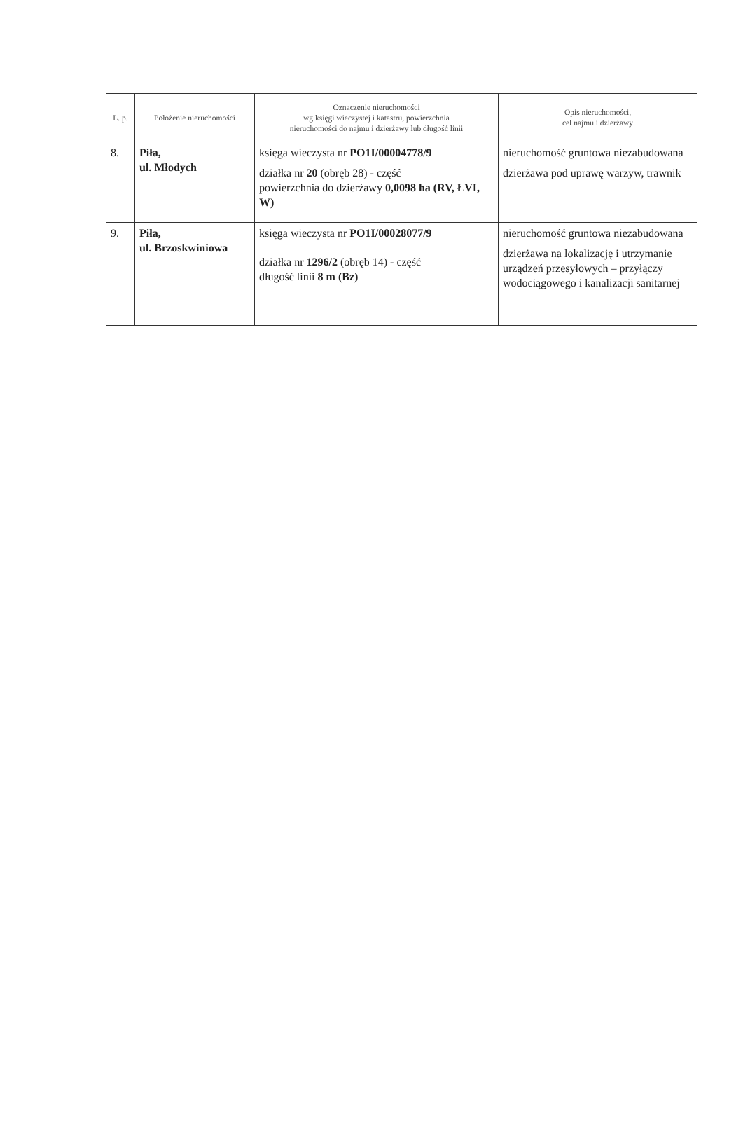| L. p. | Położenie nieruchomości | Oznaczenie nieruchomości wg księgi wieczystej i katastru, powierzchnia nieruchomości do najmu i dzierżawy lub długość linii | Opis nieruchomości, cel najmu i dzierżawy |
| --- | --- | --- | --- |
| 8. | Piła, ul. Młodych | księga wieczysta nr PO1I/00004778/9 działka nr 20 (obręb 28) - część powierzchnia do dzierżawy 0,0098 ha (RV, ŁVI, W) | nieruchomość gruntowa niezabudowana dzierżawa pod uprawę warzyw, trawnik |
| 9. | Piła, ul. Brzoskwiniowa | księga wieczysta nr PO1I/00028077/9 działka nr 1296/2 (obręb 14) - część długość linii 8 m (Bz) | nieruchomość gruntowa niezabudowana dzierżawa na lokalizację i utrzymanie urządzeń przesyłowych – przyłączy wodociągowego i kanalizacji sanitarnej |